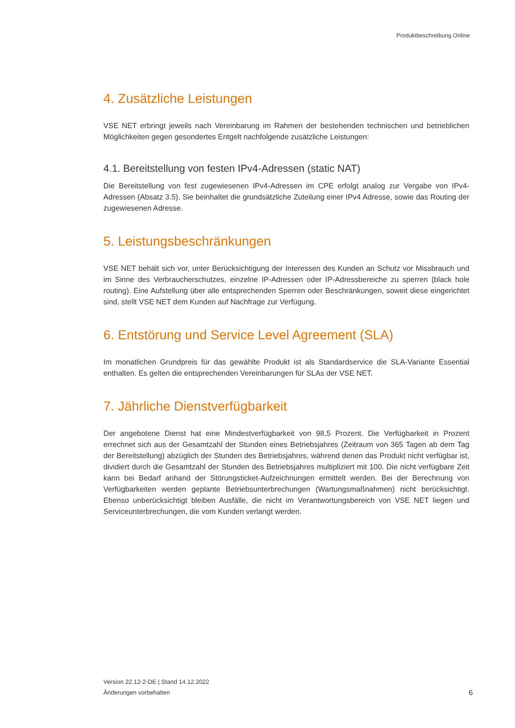Produktbeschreibung Online
4. Zusätzliche Leistungen
VSE NET erbringt jeweils nach Vereinbarung im Rahmen der bestehenden technischen und betrieblichen Möglichkeiten gegen gesondertes Entgelt nachfolgende zusätzliche Leistungen:
4.1. Bereitstellung von festen IPv4-Adressen (static NAT)
Die Bereitstellung von fest zugewiesenen IPv4-Adressen im CPE erfolgt analog zur Vergabe von IPv4-Adressen (Absatz 3.5). Sie beinhaltet die grundsätzliche Zuteilung einer IPv4 Adresse, sowie das Routing der zugewiesenen Adresse.
5. Leistungsbeschränkungen
VSE NET behält sich vor, unter Berücksichtigung der Interessen des Kunden an Schutz vor Missbrauch und im Sinne des Verbraucherschutzes, einzelne IP-Adressen oder IP-Adressbereiche zu sperren (black hole routing). Eine Aufstellung über alle entsprechenden Sperren oder Beschränkungen, soweit diese eingerichtet sind, stellt VSE NET dem Kunden auf Nachfrage zur Verfügung.
6. Entstörung und Service Level Agreement (SLA)
Im monatlichen Grundpreis für das gewählte Produkt ist als Standardservice die SLA-Variante Essential enthalten. Es gelten die entsprechenden Vereinbarungen für SLAs der VSE NET.
7. Jährliche Dienstverfügbarkeit
Der angebotene Dienst hat eine Mindestverfügbarkeit von 98,5 Prozent. Die Verfügbarkeit in Prozent errechnet sich aus der Gesamtzahl der Stunden eines Betriebsjahres (Zeitraum von 365 Tagen ab dem Tag der Bereitstellung) abzüglich der Stunden des Betriebsjahres, während denen das Produkt nicht verfügbar ist, dividiert durch die Gesamtzahl der Stunden des Betriebsjahres multipliziert mit 100. Die nicht verfügbare Zeit kann bei Bedarf anhand der Störungsticket-Aufzeichnungen ermittelt werden. Bei der Berechnung von Verfügbarkeiten werden geplante Betriebsunterbrechungen (Wartungsmaßnahmen) nicht berücksichtigt. Ebenso unberücksichtigt bleiben Ausfälle, die nicht im Verantwortungsbereich von VSE NET liegen und Serviceunterbrechungen, die vom Kunden verlangt werden.
Version 22.12-2-DE | Stand 14.12.2022
Änderungen vorbehalten
6